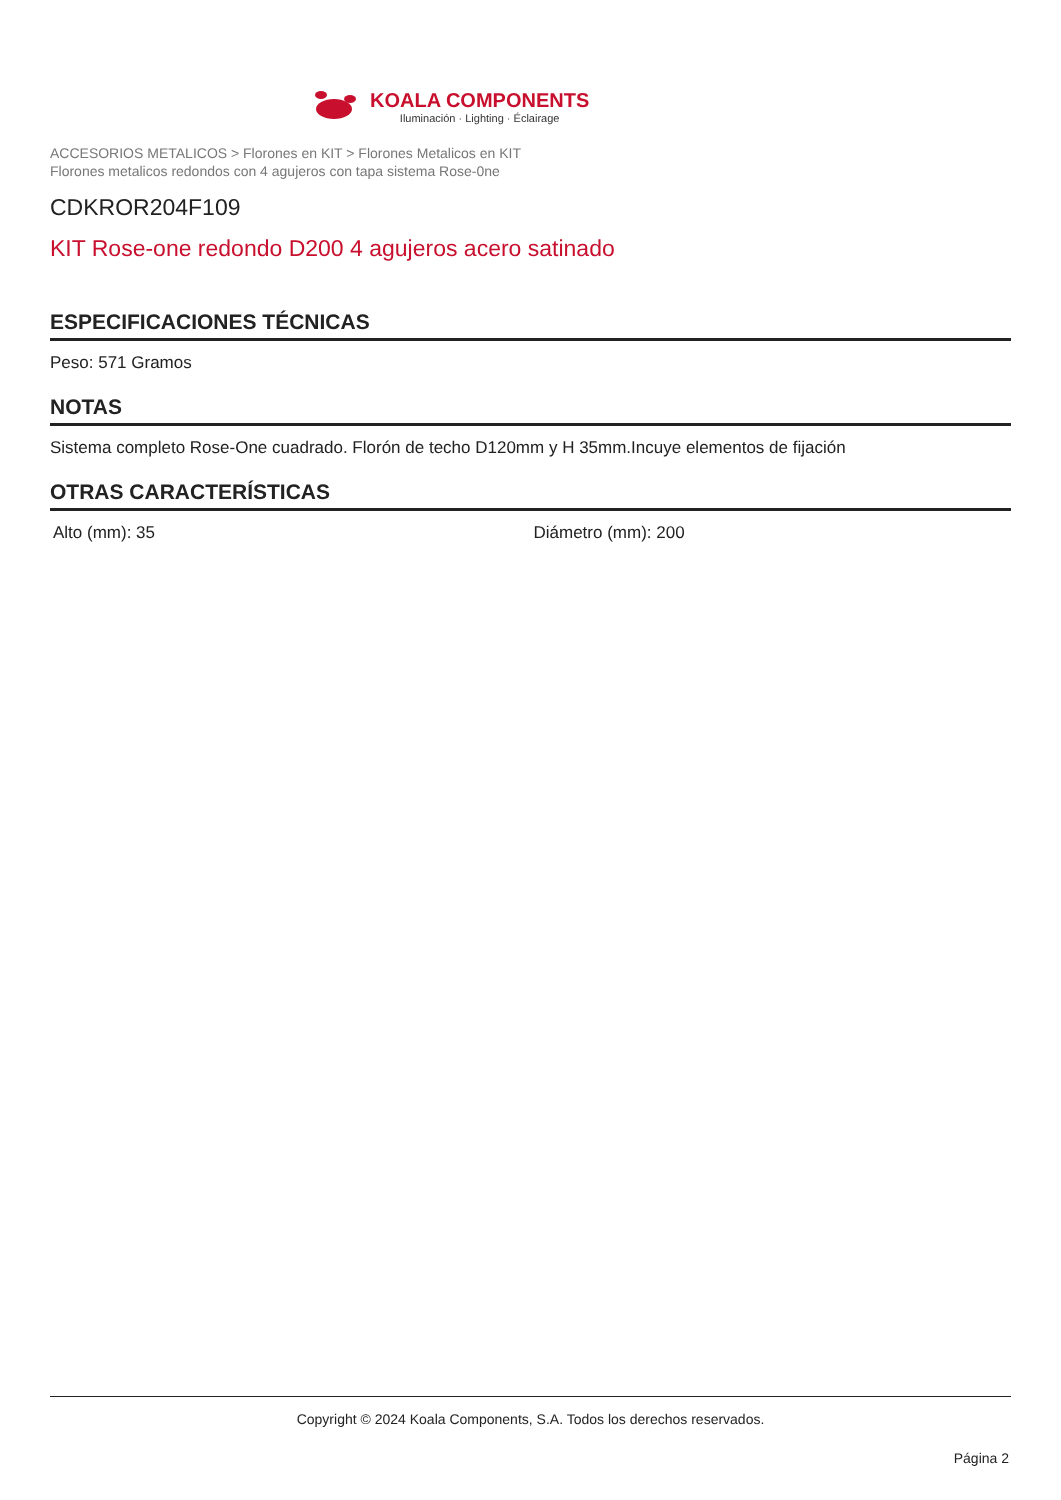KOALA COMPONENTS
Iluminación · Lighting · Éclairage
ACCESORIOS METALICOS > Florones en KIT > Florones Metalicos en KIT
Florones metalicos redondos con 4 agujeros con tapa sistema Rose-0ne
CDKROR204F109
KIT Rose-one redondo D200 4 agujeros acero satinado
ESPECIFICACIONES TÉCNICAS
Peso: 571 Gramos
NOTAS
Sistema completo Rose-One cuadrado. Florón de techo D120mm y H 35mm.Incuye elementos de fijación
OTRAS CARACTERÍSTICAS
Alto (mm): 35 Diámetro (mm): 200
Copyright © 2024 Koala Components, S.A. Todos los derechos reservados.
Página 2